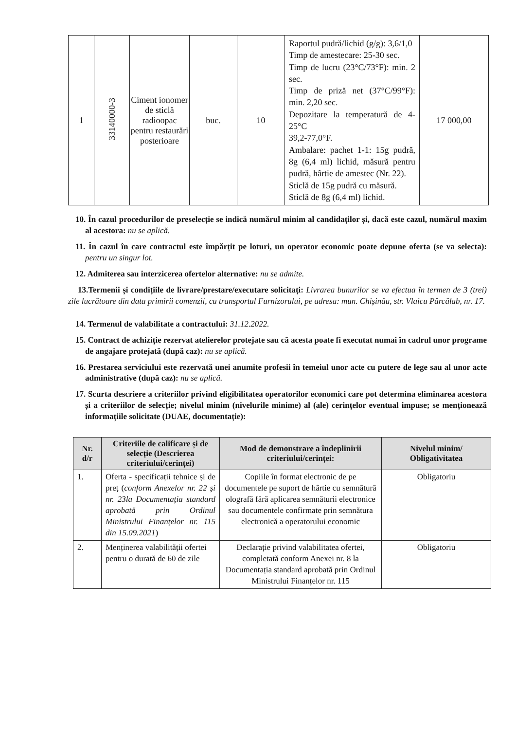| 1 | 33140000-3 | Ciment ionomer de sticlă radioopac pentru restaurări posterioare | buc. | 10 | Raportul pudră/lichid (g/g): 3,6/1,0 Timp de amestecare: 25-30 sec. Timp de lucru (23°C/73°F): min. 2 sec. Timp de priză net (37°C/99°F): min. 2,20 sec. Depozitare la temperatură de 4-25°C 39,2-77,0°F. Ambalare: pachet 1-1: 15g pudră, 8g (6,4 ml) lichid, măsură pentru pudră, hârtie de amestec (Nr. 22). Sticlă de 15g pudră cu măsură. Sticlă de 8g (6,4 ml) lichid. | 17 000,00 |
10. În cazul procedurilor de preselecție se indică numărul minim al candidaților și, dacă este cazul, numărul maxim al acestora: nu se aplică.
11. În cazul în care contractul este împărțit pe loturi, un operator economic poate depune oferta (se va selecta): pentru un singur lot.
12. Admiterea sau interzicerea ofertelor alternative: nu se admite.
13.Termenii și condițiile de livrare/prestare/executare solicitați: Livrarea bunurilor se va efectua în termen de 3 (trei) zile lucrătoare din data primirii comenzii, cu transportul Furnizorului, pe adresa: mun. Chișinău, str. Vlaicu Pârcălab, nr. 17.
14. Termenul de valabilitate a contractului: 31.12.2022.
15. Contract de achiziție rezervat atelierelor protejate sau că acesta poate fi executat numai în cadrul unor programe de angajare protejată (după caz): nu se aplică.
16. Prestarea serviciului este rezervată unei anumite profesii în temeiul unor acte cu putere de lege sau al unor acte administrative (după caz): nu se aplică.
17. Scurta descriere a criteriilor privind eligibilitatea operatorilor economici care pot determina eliminarea acestora și a criteriilor de selecție; nivelul minim (nivelurile minime) al (ale) cerințelor eventual impuse; se menționează informațiile solicitate (DUAE, documentație):
| Nr. d/r | Criteriile de calificare și de selecție (Descrierea criteriului/cerinței) | Mod de demonstrare a îndeplinirii criteriului/cerinței: | Nivelul minim/ Obligativitatea |
| --- | --- | --- | --- |
| 1. | Oferta - specificații tehnice și de preț ( conform Anexelor nr. 22 și nr. 23la Documentația standard aprobată prin Ordinul Ministrului Finanțelor nr. 115 din 15.09.2021 ) | Copiile în format electronic de pe documentele pe suport de hârtie cu semnătură olografă fără aplicarea semnăturii electronice sau documentele confirmate prin semnătura electronică a operatorului economic | Obligatoriu |
| 2. | Menținerea valabilității ofertei pentru o durată de 60 de zile | Declarație privind valabilitatea ofertei, completată conform Anexei nr. 8 la Documentația standard aprobată prin Ordinul Ministrului Finanțelor nr. 115 | Obligatoriu |